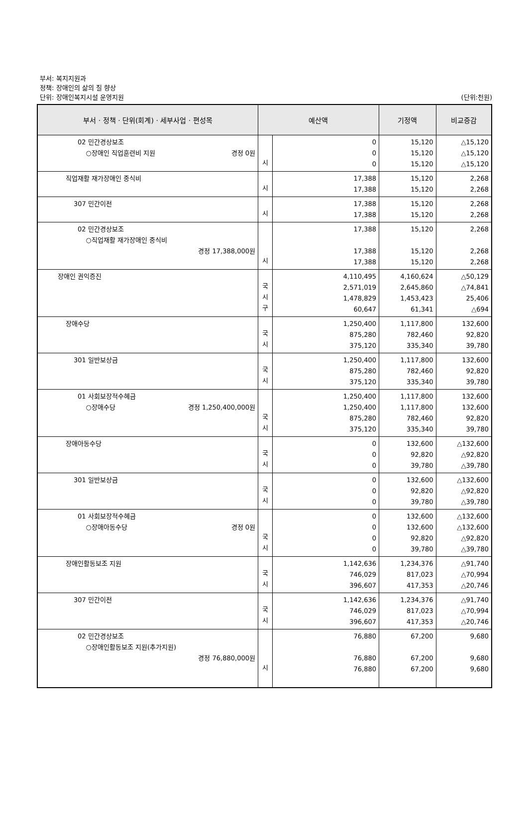부서: 복지지원과
정책: 장애인의 삶의 질 향상
단위: 장애인복지시설 운영지원
(단위:천원)
| 부서 · 정책 · 단위(회계) · 세부사업 · 편성목 | 예산액 | | 기정액 | 비교증감 |
| --- | --- | --- | --- | --- |
| 02 민간경상보조 ○장애인 직업훈련비 지원 경정 0원 | 시 | 0 0 0 | 15,120 15,120 15,120 | △15,120 △15,120 △15,120 |
| 직업재활 재가장애인 중식비 | 시 | 17,388 17,388 | 15,120 15,120 | 2,268 2,268 |
| 307 민간이전 | 시 | 17,388 17,388 | 15,120 15,120 | 2,268 2,268 |
| 02 민간경상보조 ○직업재활 재가장애인 중식비 경정 17,388,000원 | 시 | 17,388 17,388 17,388 | 15,120 15,120 15,120 | 2,268 2,268 2,268 |
| 장애인 권익증진 | 국 시 구 | 4,110,495 2,571,019 1,478,829 60,647 | 4,160,624 2,645,860 1,453,423 61,341 | △50,129 △74,841 25,406 △694 |
| 장애수당 | 국 시 | 1,250,400 875,280 375,120 | 1,117,800 782,460 335,340 | 132,600 92,820 39,780 |
| 301 일반보상금 | 국 시 | 1,250,400 875,280 375,120 | 1,117,800 782,460 335,340 | 132,600 92,820 39,780 |
| 01 사회보장적수혜금 ○장애수당 경정 1,250,400,000원 | 국 시 | 1,250,400 1,250,400 875,280 375,120 | 1,117,800 1,117,800 782,460 335,340 | 132,600 132,600 92,820 39,780 |
| 장애아동수당 | 국 시 | 0 0 0 | 132,600 92,820 39,780 | △132,600 △92,820 △39,780 |
| 301 일반보상금 | 국 시 | 0 0 0 | 132,600 92,820 39,780 | △132,600 △92,820 △39,780 |
| 01 사회보장적수혜금 ○장애아동수당 경정 0원 | 국 시 | 0 0 0 0 | 132,600 132,600 92,820 39,780 | △132,600 △132,600 △92,820 △39,780 |
| 장애인활동보조 지원 | 국 시 | 1,142,636 746,029 396,607 | 1,234,376 817,023 417,353 | △91,740 △70,994 △20,746 |
| 307 민간이전 | 국 시 | 1,142,636 746,029 396,607 | 1,234,376 817,023 417,353 | △91,740 △70,994 △20,746 |
| 02 민간경상보조 ○장애인활동보조 지원(추가지원) 경정 76,880,000원 | 시 | 76,880 76,880 76,880 | 67,200 67,200 67,200 | 9,680 9,680 9,680 |